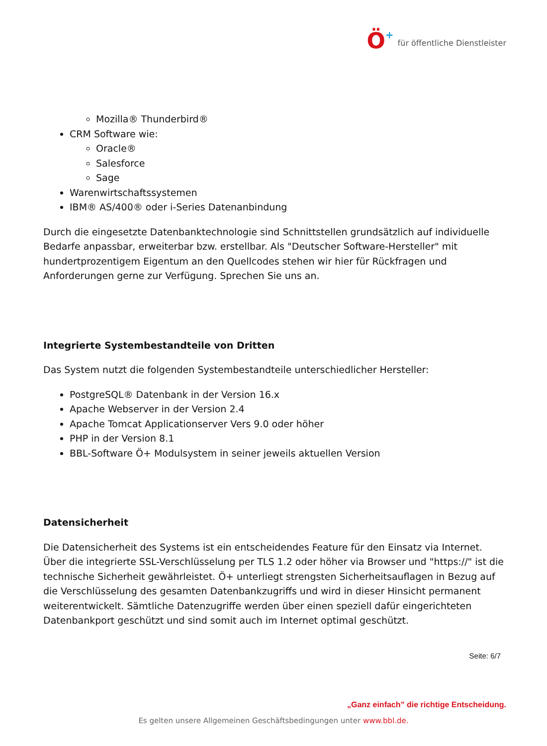Ö+ für öffentliche Dienstleister
Mozilla® Thunderbird®
CRM Software wie:
Oracle®
Salesforce
Sage
Warenwirtschaftssystemen
IBM® AS/400® oder i-Series Datenanbindung
Durch die eingesetzte Datenbanktechnologie sind Schnittstellen grundsätzlich auf individuelle Bedarfe anpassbar, erweiterbar bzw. erstellbar. Als "Deutscher Software-Hersteller" mit hundertprozentigem Eigentum an den Quellcodes stehen wir hier für Rückfragen und Anforderungen gerne zur Verfügung. Sprechen Sie uns an.
Integrierte Systembestandteile von Dritten
Das System nutzt die folgenden Systembestandteile unterschiedlicher Hersteller:
PostgreSQL® Datenbank in der Version 16.x
Apache Webserver in der Version 2.4
Apache Tomcat Applicationserver Vers 9.0 oder höher
PHP in der Version 8.1
BBL-Software Ö+ Modulsystem in seiner jeweils aktuellen Version
Datensicherheit
Die Datensicherheit des Systems ist ein entscheidendes Feature für den Einsatz via Internet. Über die integrierte SSL-Verschlüsselung per TLS 1.2 oder höher via Browser und "https://" ist die technische Sicherheit gewährleistet. Ö+ unterliegt strengsten Sicherheitsauflagen in Bezug auf die Verschlüsselung des gesamten Datenbankzugriffs und wird in dieser Hinsicht permanent weiterentwickelt. Sämtliche Datenzugriffe werden über einen speziell dafür eingerichteten Datenbankport geschützt und sind somit auch im Internet optimal geschützt.
Seite: 6/7
„Ganz einfach” die richtige Entscheidung.
Es gelten unsere Allgemeinen Geschäftsbedingungen unter www.bbl.de.